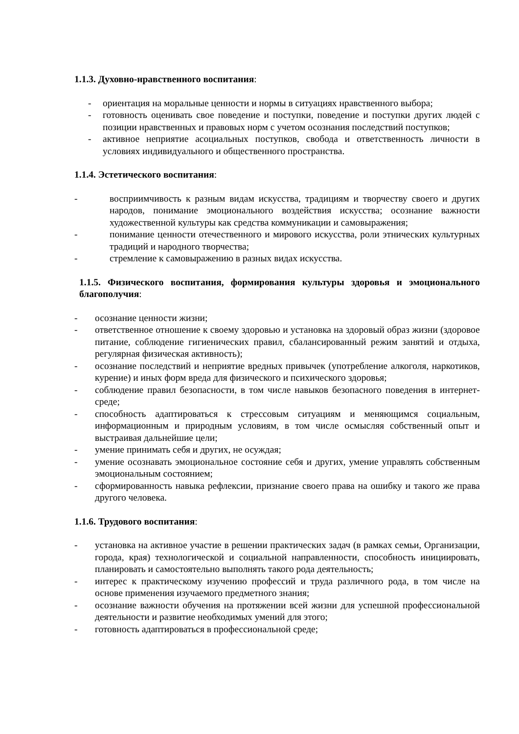1.1.3. Духовно-нравственного воспитания:
- ориентация на моральные ценности и нормы в ситуациях нравственного выбора;
- готовность оценивать свое поведение и поступки, поведение и поступки других людей с позиции нравственных и правовых норм с учетом осознания последствий поступков;
- активное неприятие асоциальных поступков, свобода и ответственность личности в условиях индивидуального и общественного пространства.
1.1.4. Эстетического воспитания:
- восприимчивость к разным видам искусства, традициям и творчеству своего и других народов, понимание эмоционального воздействия искусства; осознание важности художественной культуры как средства коммуникации и самовыражения;
- понимание ценности отечественного и мирового искусства, роли этнических культурных традиций и народного творчества;
- стремление к самовыражению в разных видах искусства.
1.1.5. Физического воспитания, формирования культуры здоровья и эмоционального благополучия:
- осознание ценности жизни;
- ответственное отношение к своему здоровью и установка на здоровый образ жизни (здоровое питание, соблюдение гигиенических правил, сбалансированный режим занятий и отдыха, регулярная физическая активность);
- осознание последствий и неприятие вредных привычек (употребление алкоголя, наркотиков, курение) и иных форм вреда для физического и психического здоровья;
- соблюдение правил безопасности, в том числе навыков безопасного поведения в интернет-среде;
- способность адаптироваться к стрессовым ситуациям и меняющимся социальным, информационным и природным условиям, в том числе осмысляя собственный опыт и выстраивая дальнейшие цели;
- умение принимать себя и других, не осуждая;
- умение осознавать эмоциональное состояние себя и других, умение управлять собственным эмоциональным состоянием;
- сформированность навыка рефлексии, признание своего права на ошибку и такого же права другого человека.
1.1.6. Трудового воспитания:
- установка на активное участие в решении практических задач (в рамках семьи, Организации, города, края) технологической и социальной направленности, способность инициировать, планировать и самостоятельно выполнять такого рода деятельность;
- интерес к практическому изучению профессий и труда различного рода, в том числе на основе применения изучаемого предметного знания;
- осознание важности обучения на протяжении всей жизни для успешной профессиональной деятельности и развитие необходимых умений для этого;
- готовность адаптироваться в профессиональной среде;